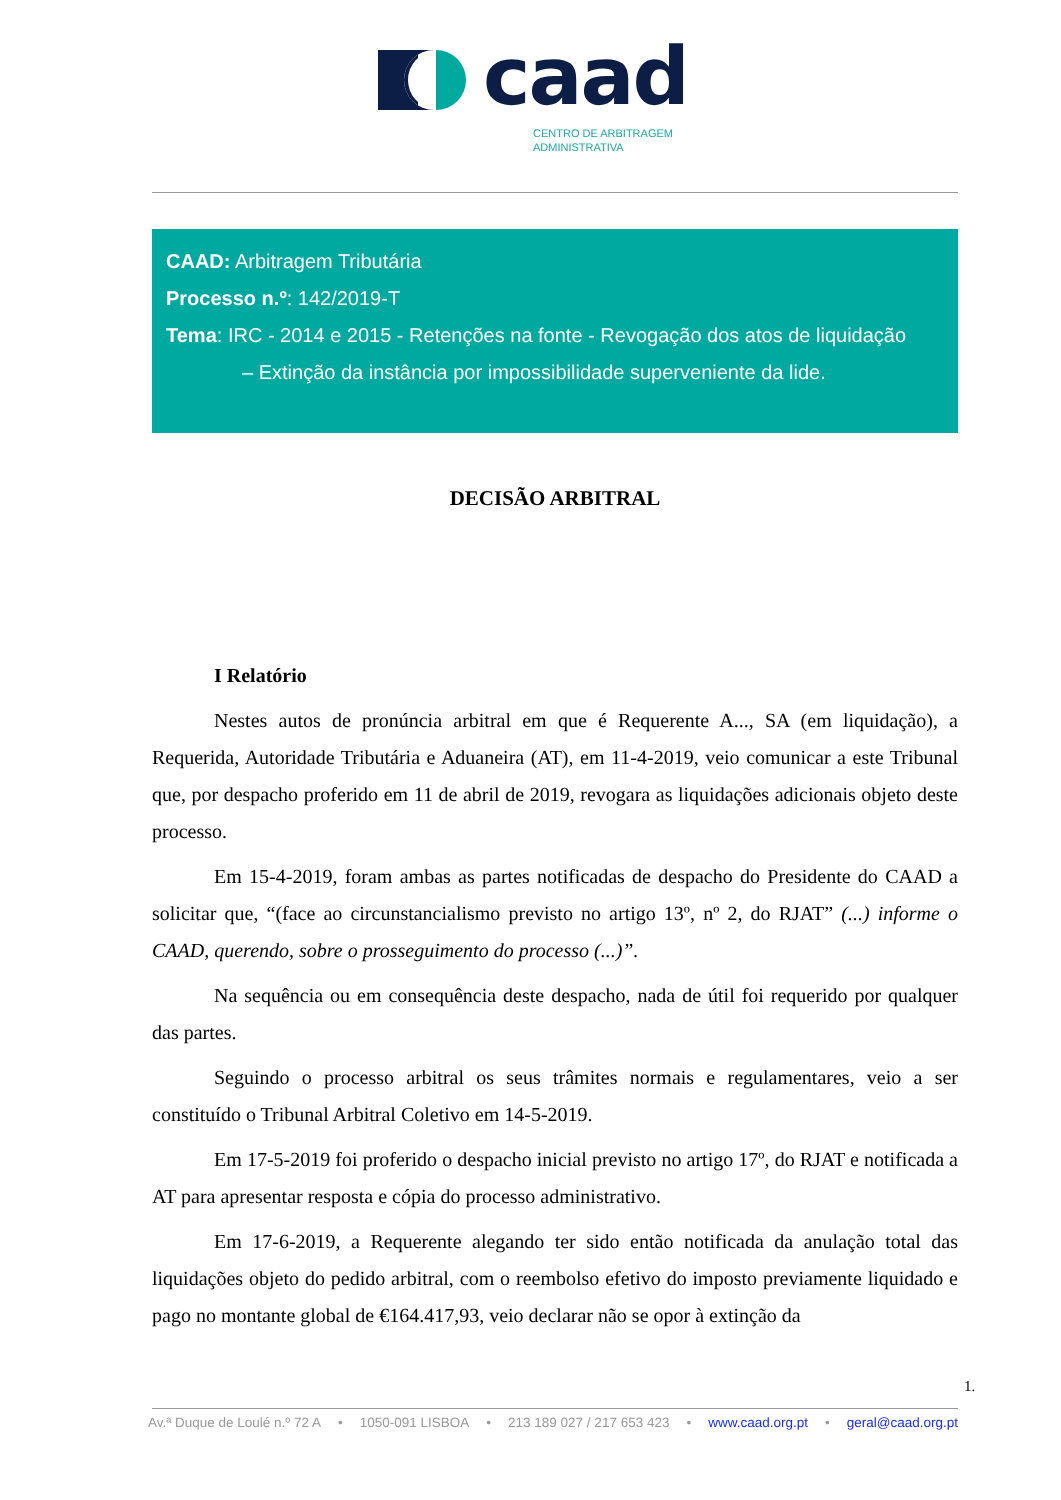caad
CENTRO DE ARBITRAGEM
ADMINISTRATIVA
CAAD: Arbitragem Tributária
Processo n.º: 142/2019-T
Tema: IRC - 2014 e 2015 - Retenções na fonte - Revogação dos atos de liquidação
– Extinção da instância por impossibilidade superveniente da lide.
DECISÃO ARBITRAL
I Relatório
Nestes autos de pronúncia arbitral em que é Requerente A..., SA (em liquidação), a Requerida, Autoridade Tributária e Aduaneira (AT), em 11-4-2019, veio comunicar a este Tribunal que, por despacho proferido em 11 de abril de 2019, revogara as liquidações adicionais objeto deste processo.
Em 15-4-2019, foram ambas as partes notificadas de despacho do Presidente do CAAD a solicitar que, “(face ao circunstancialismo previsto no artigo 13º, nº 2, do RJAT” (...) informe o CAAD, querendo, sobre o prosseguimento do processo (...)”.
Na sequência ou em consequência deste despacho, nada de útil foi requerido por qualquer das partes.
Seguindo o processo arbitral os seus trâmites normais e regulamentares, veio a ser constituído o Tribunal Arbitral Coletivo em 14-5-2019.
Em 17-5-2019 foi proferido o despacho inicial previsto no artigo 17º, do RJAT e notificada a AT para apresentar resposta e cópia do processo administrativo.
Em 17-6-2019, a Requerente alegando ter sido então notificada da anulação total das liquidações objeto do pedido arbitral, com o reembolso efetivo do imposto previamente liquidado e pago no montante global de €164.417,93, veio declarar não se opor à extinção da
1.
Av.ª Duque de Loulé n.º 72 A • 1050-091 LISBOA • 213 189 027 / 217 653 423 • www.caad.org.pt • geral@caad.org.pt